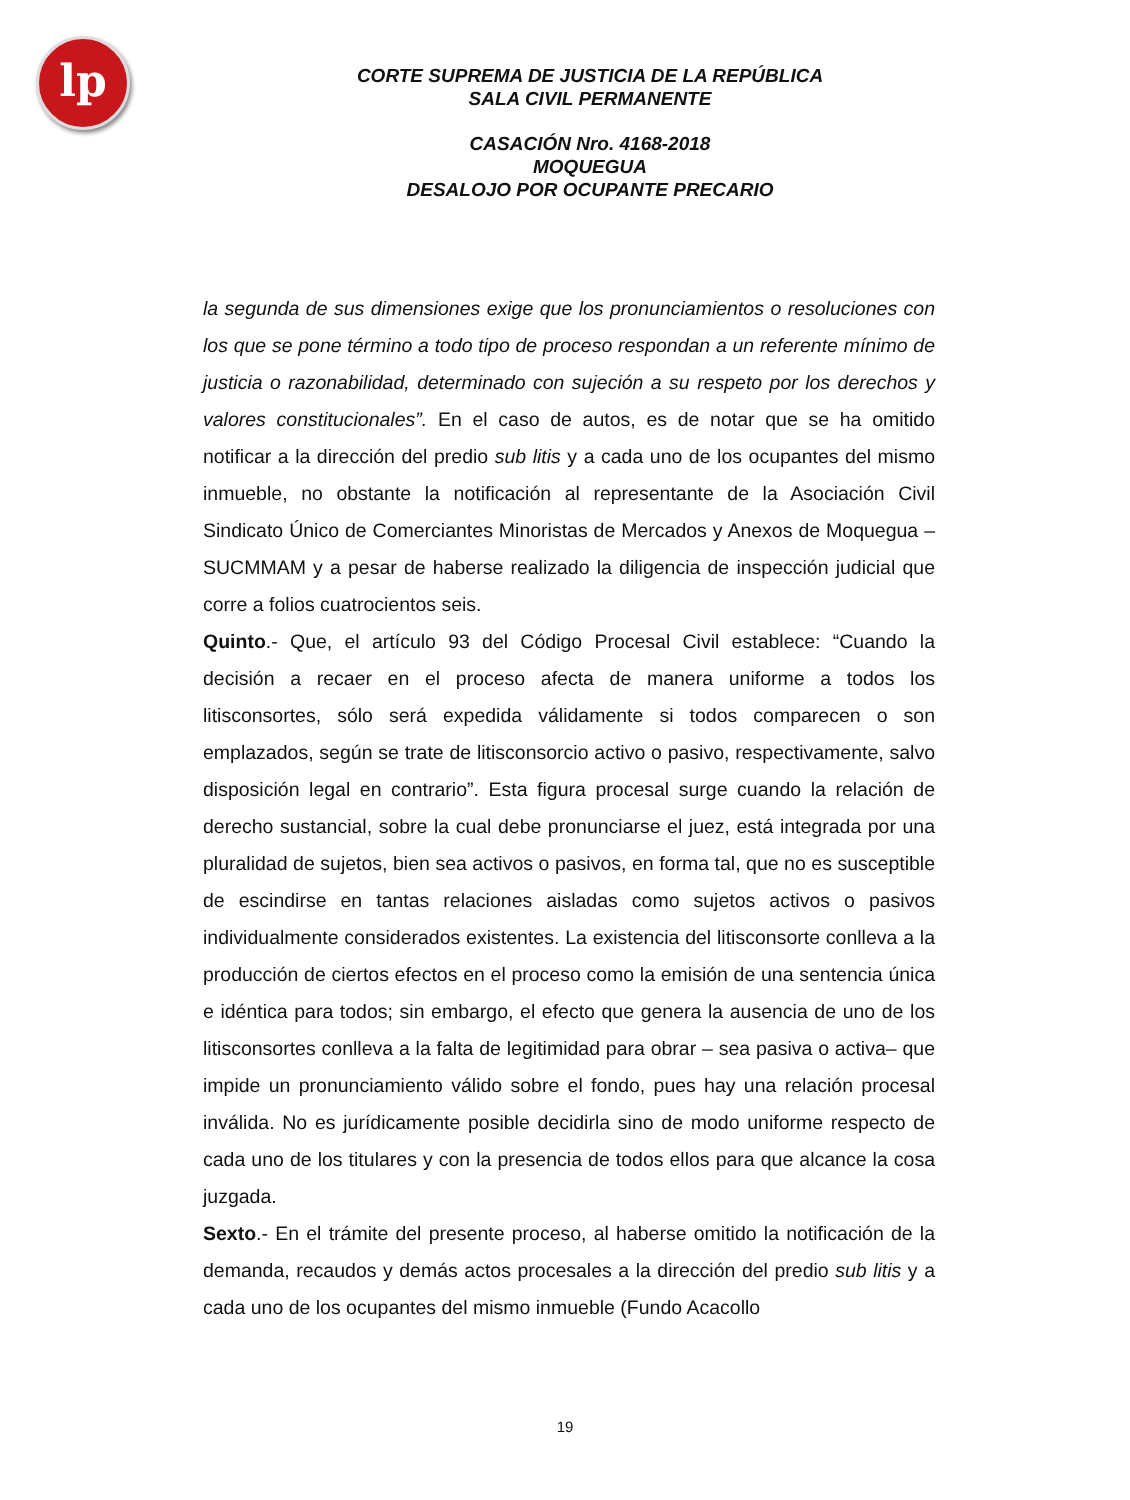lp
CORTE SUPREMA DE JUSTICIA DE LA REPÚBLICA
SALA CIVIL PERMANENTE
CASACIÓN Nro. 4168-2018
MOQUEGUA
DESALOJO POR OCUPANTE PRECARIO
la segunda de sus dimensiones exige que los pronunciamientos o resoluciones con los que se pone término a todo tipo de proceso respondan a un referente mínimo de justicia o razonabilidad, determinado con sujeción a su respeto por los derechos y valores constitucionales”. En el caso de autos, es de notar que se ha omitido notificar a la dirección del predio sub litis y a cada uno de los ocupantes del mismo inmueble, no obstante la notificación al representante de la Asociación Civil Sindicato Único de Comerciantes Minoristas de Mercados y Anexos de Moquegua – SUCMMAM y a pesar de haberse realizado la diligencia de inspección judicial que corre a folios cuatrocientos seis.
Quinto.- Que, el artículo 93 del Código Procesal Civil establece: “Cuando la decisión a recaer en el proceso afecta de manera uniforme a todos los litisconsortes, sólo será expedida válidamente si todos comparecen o son emplazados, según se trate de litisconsorcio activo o pasivo, respectivamente, salvo disposición legal en contrario”. Esta figura procesal surge cuando la relación de derecho sustancial, sobre la cual debe pronunciarse el juez, está integrada por una pluralidad de sujetos, bien sea activos o pasivos, en forma tal, que no es susceptible de escindirse en tantas relaciones aisladas como sujetos activos o pasivos individualmente considerados existentes. La existencia del litisconsorte conlleva a la producción de ciertos efectos en el proceso como la emisión de una sentencia única e idéntica para todos; sin embargo, el efecto que genera la ausencia de uno de los litisconsortes conlleva a la falta de legitimidad para obrar – sea pasiva o activa– que impide un pronunciamiento válido sobre el fondo, pues hay una relación procesal inválida. No es jurídicamente posible decidirla sino de modo uniforme respecto de cada uno de los titulares y con la presencia de todos ellos para que alcance la cosa juzgada.
Sexto.- En el trámite del presente proceso, al haberse omitido la notificación de la demanda, recaudos y demás actos procesales a la dirección del predio sub litis y a cada uno de los ocupantes del mismo inmueble (Fundo Acacollo
19